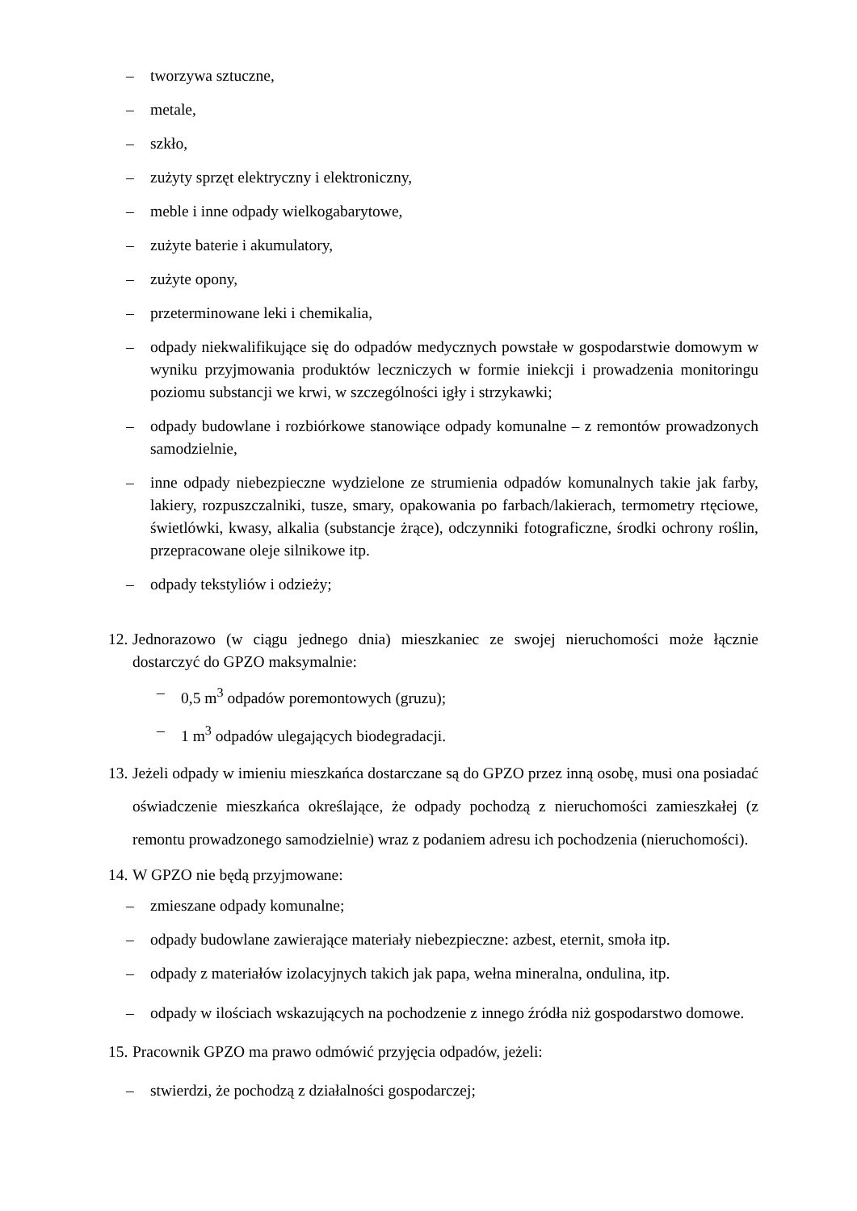– tworzywa sztuczne,
– metale,
– szkło,
– zużyty sprzęt elektryczny i elektroniczny,
– meble i inne odpady wielkogabarytowe,
– zużyte baterie i akumulatory,
– zużyte opony,
– przeterminowane leki i chemikalia,
– odpady niekwalifikujące się do odpadów medycznych powstałe w gospodarstwie domowym w wyniku przyjmowania produktów leczniczych w formie iniekcji i prowadzenia monitoringu poziomu substancji we krwi, w szczególności igły i strzykawki;
– odpady budowlane i rozbiórkowe stanowiące odpady komunalne – z remontów prowadzonych samodzielnie,
– inne odpady niebezpieczne wydzielone ze strumienia odpadów komunalnych takie jak farby, lakiery, rozpuszczalniki, tusze, smary, opakowania po farbach/lakierach, termometry rtęciowe, świetlówki, kwasy, alkalia (substancje żrące), odczynniki fotograficzne, środki ochrony roślin, przepracowane oleje silnikowe itp.
– odpady tekstyliów i odzieży;
12. Jednorazowo (w ciągu jednego dnia) mieszkaniec ze swojej nieruchomości może łącznie dostarczyć do GPZO maksymalnie:
– 0,5 m<sup>3</sup> odpadów poremontowych (gruzu);
– 1 m<sup>3</sup> odpadów ulegających biodegradacji.
13. Jeżeli odpady w imieniu mieszkańca dostarczane są do GPZO przez inną osobę, musi ona posiadać oświadczenie mieszkańca określające, że odpady pochodzą z nieruchomości zamieszkałej (z remontu prowadzonego samodzielnie) wraz z podaniem adresu ich pochodzenia (nieruchomości).
14. W GPZO nie będą przyjmowane:
– zmieszane odpady komunalne;
– odpady budowlane zawierające materiały niebezpieczne: azbest, eternit, smoła itp.
– odpady z materiałów izolacyjnych takich jak papa, wełna mineralna, ondulina, itp.
– odpady w ilościach wskazujących na pochodzenie z innego źródła niż gospodarstwo domowe.
15. Pracownik GPZO ma prawo odmówić przyjęcia odpadów, jeżeli:
– stwierdzi, że pochodzą z działalności gospodarczej;